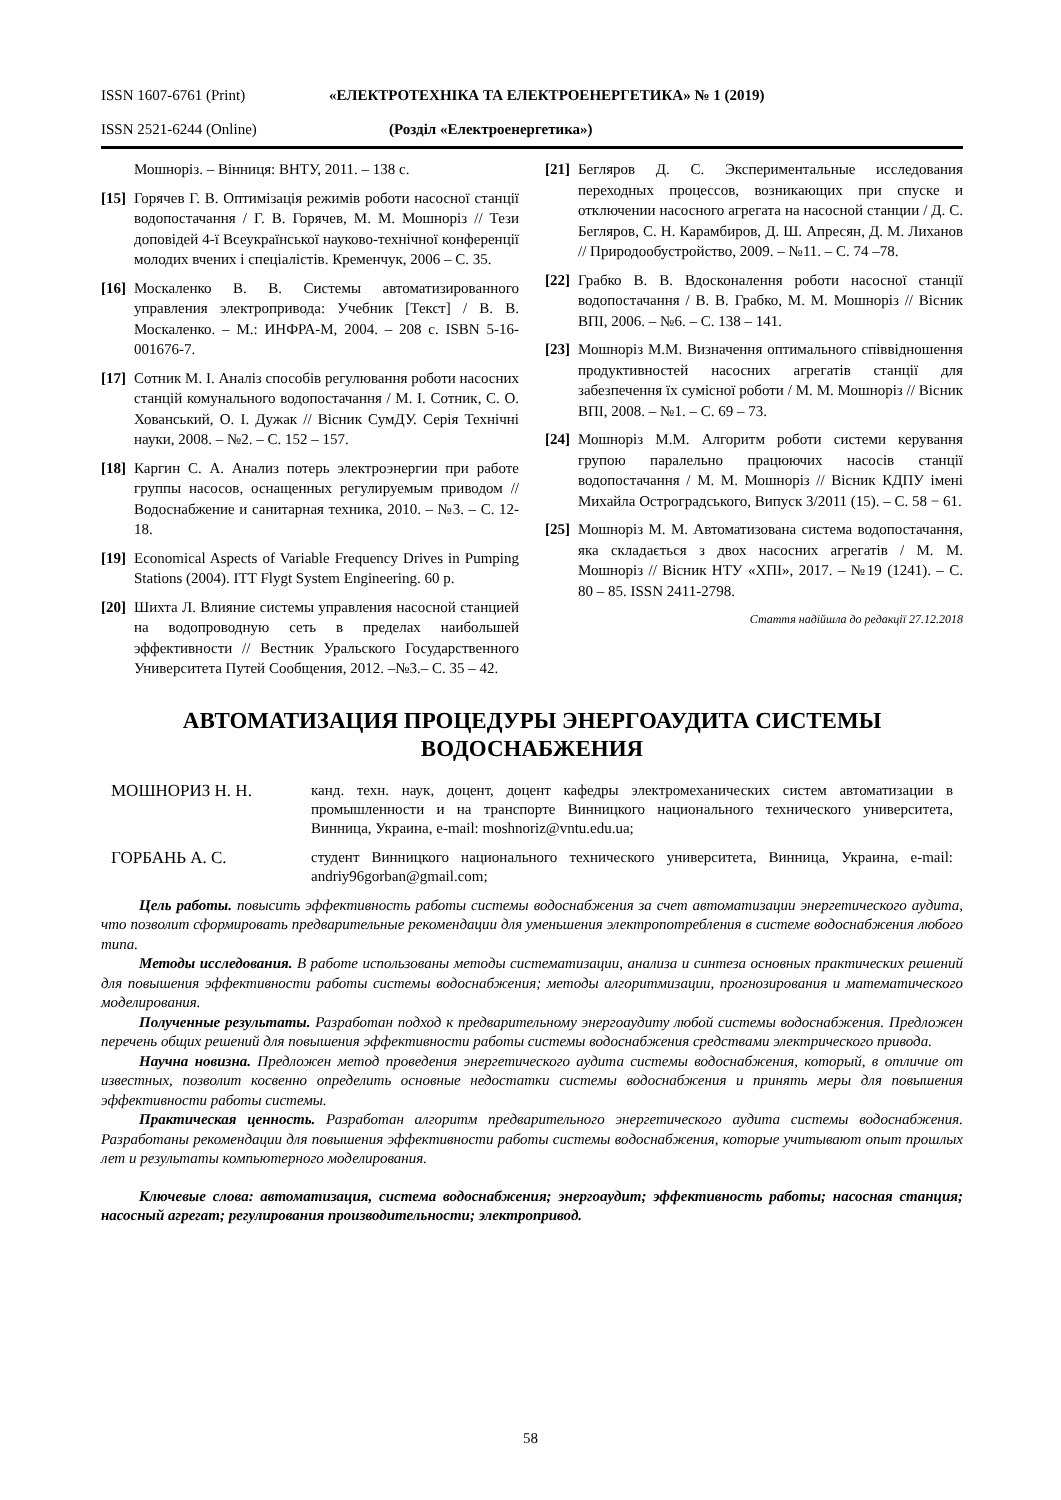ISSN 1607-6761 (Print) «ЕЛЕКТРОТЕХНІКА ТА ЕЛЕКТРОЕНЕРГЕТИКА» № 1 (2019)
ISSN 2521-6244 (Online) (Розділ «Електроенергетика»)
Мошноріз. – Вінниця: ВНТУ, 2011. – 138 с.
[15] Горячев Г. В. Оптимізація режимів роботи насосної станції водопостачання / Г. В. Горячев, М. М. Мошноріз // Тези доповідей 4-ї Всеукраїнської науково-технічної конференції молодих вчених і спеціалістів. Кременчук, 2006 – С. 35.
[16] Москаленко В. В. Системы автоматизированного управления электропривода: Учебник [Текст] / В. В. Москаленко. – М.: ИНФРА-М, 2004. – 208 с. ISBN 5-16-001676-7.
[17] Сотник М. І. Аналіз способів регулювання роботи насосних станцій комунального водопостачання / М. І. Сотник, С. О. Хованський, О. І. Дужак // Вісник СумДУ. Серія Технічні науки, 2008. – №2. – С. 152 – 157.
[18] Каргин С. А. Анализ потерь электроэнергии при работе группы насосов, оснащенных регулируемым приводом // Водоснабжение и санитарная техника, 2010. – №3. – С. 12-18.
[19] Economical Aspects of Variable Frequency Drives in Pumping Stations (2004). ITT Flygt System Engineering. 60 p.
[20] Шихта Л. Влияние системы управления насосной станцией на водопроводную сеть в пределах наибольшей эффективности // Вестник Уральского Государственного Университета Путей Сообщения, 2012. –№3.– С. 35 – 42.
[21] Бегляров Д. С. Экспериментальные исследования переходных процессов, возникающих при спуске и отключении насосного агрегата на насосной станции / Д. С. Бегляров, С. Н. Карамбиров, Д. Ш. Апресян, Д. М. Лиханов // Природообустройство, 2009. – №11. – С. 74 –78.
[22] Грабко В. В. Вдосконалення роботи насосної станції водопостачання / В. В. Грабко, М. М. Мошноріз // Вісник ВПІ, 2006. – №6. – С. 138 – 141.
[23] Мошноріз М.М. Визначення оптимального співвідношення продуктивностей насосних агрегатів станції для забезпечення їх сумісної роботи / М. М. Мошноріз // Вісник ВПІ, 2008. – №1. – С. 69 – 73.
[24] Мошноріз М.М. Алгоритм роботи системи керування групою паралельно працюючих насосів станції водопостачання / М. М. Мошноріз // Вісник КДПУ імені Михайла Остроградського, Випуск 3/2011 (15). – С. 58 − 61.
[25] Мошноріз М. М. Автоматизована система водопостачання, яка складається з двох насосних агрегатів / М. М. Мошноріз // Вісник НТУ «ХПІ», 2017. – №19 (1241). – С. 80 – 85. ISSN 2411-2798.
Стаття надійшла до редакції 27.12.2018
АВТОМАТИЗАЦИЯ ПРОЦЕДУРЫ ЭНЕРГОАУДИТА СИСТЕМЫ
ВОДОСНАБЖЕНИЯ
МОШНОРИЗ Н. Н. канд. техн. наук, доцент, доцент кафедры электромеханических систем автоматизации в промышленности и на транспорте Винницкого национального технического университета, Винница, Украина, e-mail: moshnoriz@vntu.edu.ua;
ГОРБАНЬ А. С. студент Винницкого национального технического университета, Винница, Украина, e-mail: andriy96gorban@gmail.com;
Цель работы. повысить эффективность работы системы водоснабжения за счет автоматизации энергетического аудита, что позволит сформировать предварительные рекомендации для уменьшения электропотребления в системе водоснабжения любого типа.
Методы исследования. В работе использованы методы систематизации, анализа и синтеза основных практических решений для повышения эффективности работы системы водоснабжения; методы алгоритмизации, прогнозирования и математического моделирования.
Полученные результаты. Разработан подход к предварительному энергоаудиту любой системы водоснабжения. Предложен перечень общих решений для повышения эффективности работы системы водоснабжения средствами электрического привода.
Научна новизна. Предложен метод проведения энергетического аудита системы водоснабжения, который, в отличие от известных, позволит косвенно определить основные недостатки системы водоснабжения и принять меры для повышения эффективности работы системы.
Практическая ценность. Разработан алгоритм предварительного энергетического аудита системы водоснабжения. Разработаны рекомендации для повышения эффективности работы системы водоснабжения, которые учитывают опыт прошлых лет и результаты компьютерного моделирования.
Ключевые слова: автоматизация, система водоснабжения; энергоаудит; эффективность работы; насосная станция; насосный агрегат; регулирования производительности; электропривод.
58